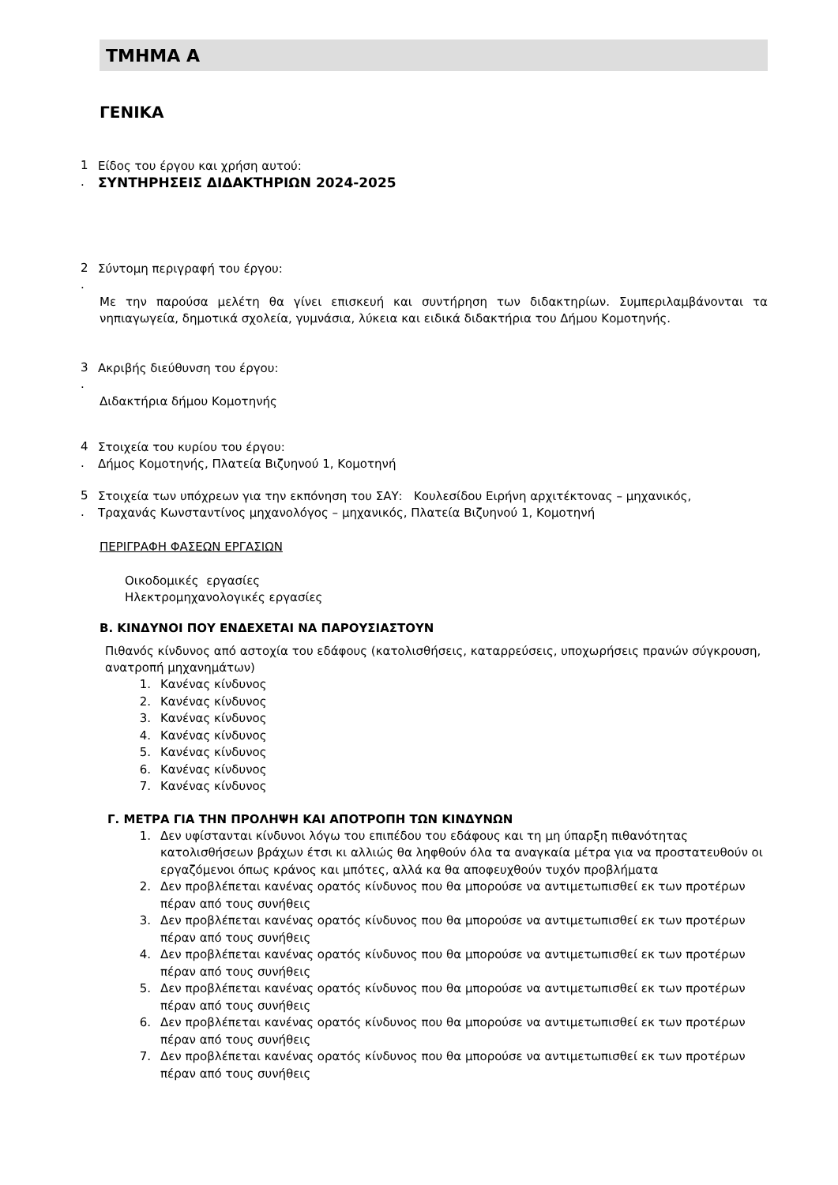ΤΜΗΜΑ Α
ΓΕΝΙΚΑ
1
Είδος του έργου και χρήση αυτού:
.
ΣΥΝΤΗΡΗΣΕΙΣ ΔΙΔΑΚΤΗΡΙΩΝ 2024-2025
2
Σύντομη περιγραφή του έργου:
.
Με την παρούσα μελέτη θα γίνει επισκευή και συντήρηση των διδακτηρίων. Συμπεριλαμβάνονται τα νηπιαγωγεία, δημοτικά σχολεία, γυμνάσια, λύκεια και ειδικά διδακτήρια του Δήμου Κομοτηνής.
3
Ακριβής διεύθυνση του έργου:
.
Διδακτήρια δήμου Κομοτηνής
4
Στοιχεία του κυρίου του έργου:
.
Δήμος Κομοτηνής, Πλατεία Βιζυηνού 1, Κομοτηνή
5
Στοιχεία των υπόχρεων για την εκπόνηση του ΣΑΥ: Κουλεσίδου Ειρήνη αρχιτέκτονας – μηχανικός,
.
Τραχανάς Κωνσταντίνος μηχανολόγος – μηχανικός, Πλατεία Βιζυηνού 1, Κομοτηνή
ΠΕΡΙΓΡΑΦΗ ΦΑΣΕΩΝ ΕΡΓΑΣΙΩΝ
Οικοδομικές εργασίες
Ηλεκτρομηχανολογικές εργασίες
Β. ΚΙΝΔΥΝΟΙ ΠΟΥ ΕΝΔΕΧΕΤΑΙ ΝΑ ΠΑΡΟΥΣΙΑΣΤΟΥΝ
Πιθανός κίνδυνος από αστοχία του εδάφους (κατολισθήσεις, καταρρεύσεις, υποχωρήσεις πρανών σύγκρουση, ανατροπή μηχανημάτων)
1. Κανένας κίνδυνος
2. Κανένας κίνδυνος
3. Κανένας κίνδυνος
4. Κανένας κίνδυνος
5. Κανένας κίνδυνος
6. Κανένας κίνδυνος
7. Κανένας κίνδυνος
Γ. ΜΕΤΡΑ ΓΙΑ ΤΗΝ ΠΡΟΛΗΨΗ ΚΑΙ ΑΠΟΤΡΟΠΗ ΤΩΝ ΚΙΝΔΥΝΩΝ
1. Δεν υφίστανται κίνδυνοι λόγω του επιπέδου του εδάφους και τη μη ύπαρξη πιθανότητας κατολισθήσεων βράχων έτσι κι αλλιώς θα ληφθούν όλα τα αναγκαία μέτρα για να προστατευθούν οι εργαζόμενοι όπως κράνος και μπότες, αλλά κα θα αποφευχθούν τυχόν προβλήματα
2. Δεν προβλέπεται κανένας ορατός κίνδυνος που θα μπορούσε να αντιμετωπισθεί εκ των προτέρων πέραν από τους συνήθεις
3. Δεν προβλέπεται κανένας ορατός κίνδυνος που θα μπορούσε να αντιμετωπισθεί εκ των προτέρων πέραν από τους συνήθεις
4. Δεν προβλέπεται κανένας ορατός κίνδυνος που θα μπορούσε να αντιμετωπισθεί εκ των προτέρων πέραν από τους συνήθεις
5. Δεν προβλέπεται κανένας ορατός κίνδυνος που θα μπορούσε να αντιμετωπισθεί εκ των προτέρων πέραν από τους συνήθεις
6. Δεν προβλέπεται κανένας ορατός κίνδυνος που θα μπορούσε να αντιμετωπισθεί εκ των προτέρων πέραν από τους συνήθεις
7. Δεν προβλέπεται κανένας ορατός κίνδυνος που θα μπορούσε να αντιμετωπισθεί εκ των προτέρων πέραν από τους συνήθεις